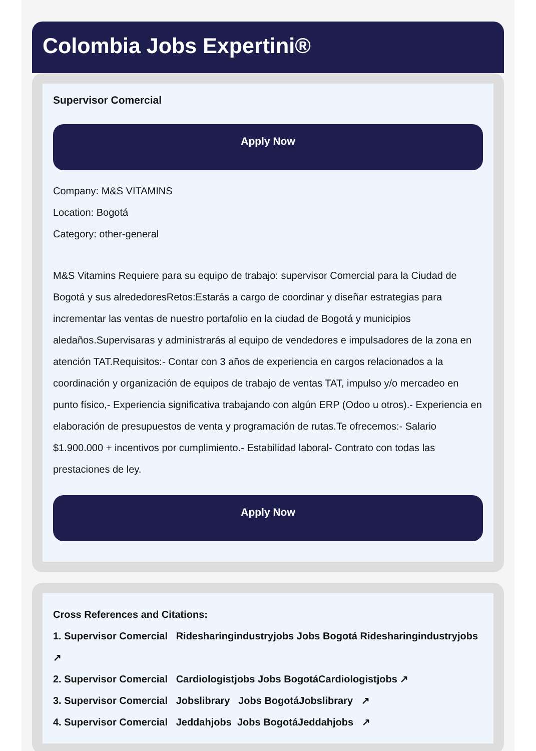Colombia Jobs Expertini®
Supervisor Comercial
Apply Now
Company: M&S VITAMINS
Location: Bogotá
Category: other-general
M&S Vitamins Requiere para su equipo de trabajo: supervisor Comercial para la Ciudad de Bogotá y sus alrededoresRetos:Estarás a cargo de coordinar y diseñar estrategias para incrementar las ventas de nuestro portafolio en la ciudad de Bogotá y municipios aledaños.Supervisaras y administrarás al equipo de vendedores e impulsadores de la zona en atención TAT.Requisitos:- Contar con 3 años de experiencia en cargos relacionados a la coordinación y organización de equipos de trabajo de ventas TAT, impulso y/o mercadeo en punto físico,- Experiencia significativa trabajando con algún ERP (Odoo u otros).- Experiencia en elaboración de presupuestos de venta y programación de rutas.Te ofrecemos:- Salario $1.900.000 + incentivos por cumplimiento.- Estabilidad laboral- Contrato con todas las prestaciones de ley.
Apply Now
Cross References and Citations:
1. Supervisor Comercial Ridesharingindustryjobs Jobs Bogotá Ridesharingindustryjobs ↗
2. Supervisor Comercial Cardiologistjobs Jobs BogotáCardiologistjobs ↗
3. Supervisor Comercial Jobslibrary Jobs BogotáJobslibrary ↗
4. Supervisor Comercial Jeddahjobs Jobs BogotáJeddahjobs ↗